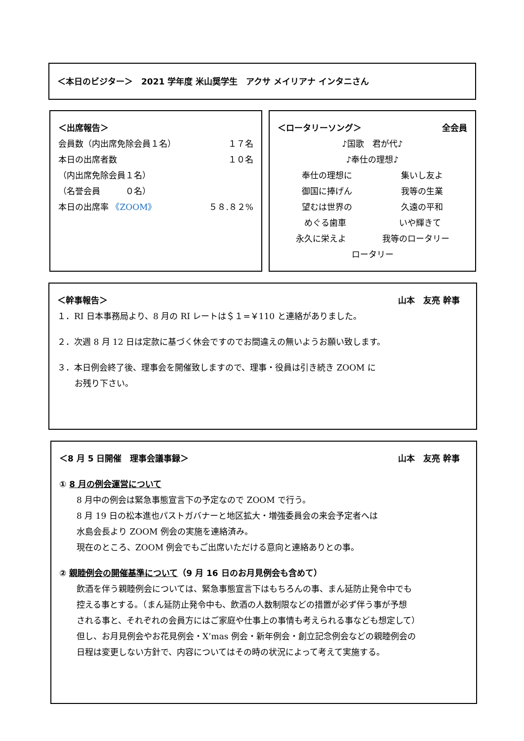＜本日のビジター＞　2021 学年度 米山奨学生　アクサ メイリアナ インタニさん
＜出席報告＞
会員数（内出席免除会員１名） １７名
本日の出席者数 １０名
（内出席免除会員１名）
（名誉会員　　　０名）
本日の出席率 《ZOOM》 ５８.８２%
＜ロータリーソング＞ 全会員
♪国歌　君が代♪
♪奉仕の理想♪
奉仕の理想に 集いし友よ
御国に捧げん 我等の生業
望むは世界の 久遠の平和
めぐる歯車 いや輝きて
永久に栄えよ 我等のロータリー
ロータリー
＜幹事報告＞ 山本　友亮 幹事　
１．RI 日本事務局より、8 月の RI レートは＄１=￥110 と連絡がありました。
２．次週 8 月 12 日は定款に基づく休会ですのでお間違えの無いようお願い致します。
３．本日例会終了後、理事会を開催致しますので、理事・役員は引き続き ZOOM に
お残り下さい。
＜8 月 5 日開催　理事会議事録＞ 山本　友亮 幹事　
① 8 月の例会運営について
8 月中の例会は緊急事態宣言下の予定なので ZOOM で行う。
8 月 19 日の松本進也パストガバナーと地区拡大・増強委員会の来会予定者へは
水島会長より ZOOM 例会の実施を連絡済み。
現在のところ、ZOOM 例会でもご出席いただける意向と連絡ありとの事。
② 親睦例会の開催基準について（9 月 16 日のお月見例会も含めて）
飲酒を伴う親睦例会については、緊急事態宣言下はもちろんの事、まん延防止発令中でも
控える事とする。（まん延防止発令中も、飲酒の人数制限などの措置が必ず伴う事が予想
される事と、それぞれの会員方にはご家庭や仕事上の事情も考えられる事なども想定して）
但し、お月見例会やお花見例会・X’mas 例会・新年例会・創立記念例会などの親睦例会の
日程は変更しない方針で、内容についてはその時の状況によって考えて実施する。